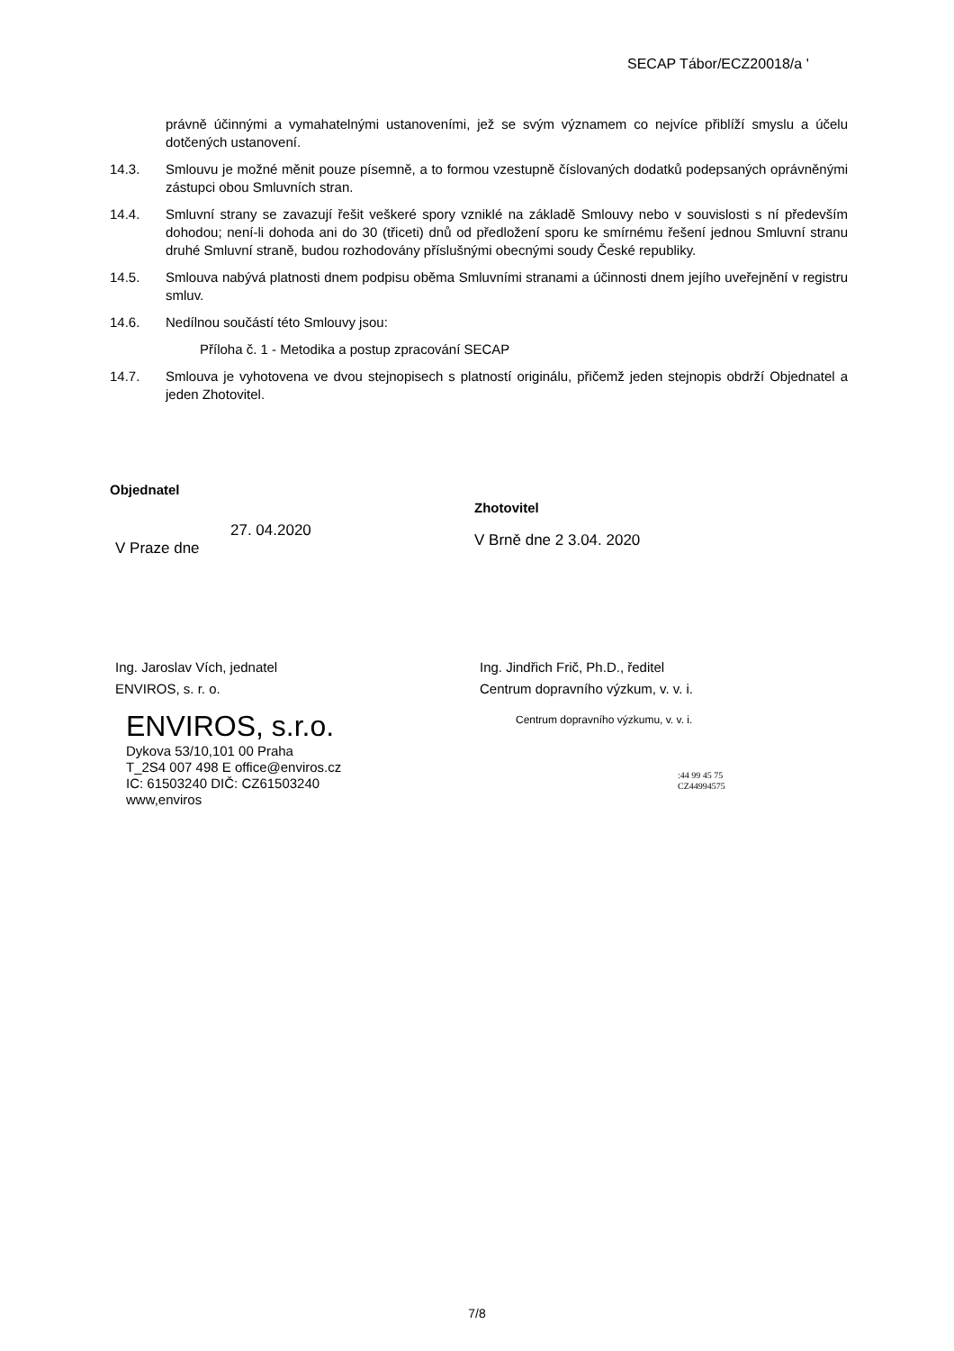SECAP Tábor/ECZ20018/a '
právně účinnými a vymahatelnými ustanoveními, jež se svým významem co nejvíce přiblíží smyslu a účelu dotčených ustanovení.
14.3. Smlouvu je možné měnit pouze písemně, a to formou vzestupně číslovaných dodatků podepsaných oprávněnými zástupci obou Smluvních stran.
14.4. Smluvní strany se zavazují řešit veškeré spory vzniklé na základě Smlouvy nebo v souvislosti s ní především dohodou; není-li dohoda ani do 30 (třiceti) dnů od předložení sporu ke smírnému řešení jednou Smluvní stranu druhé Smluvní straně, budou rozhodovány příslušnými obecnými soudy České republiky.
14.5. Smlouva nabývá platnosti dnem podpisu oběma Smluvními stranami a účinnosti dnem jejího uveřejnění v registru smluv.
14.6. Nedílnou součástí této Smlouvy jsou:
Příloha č. 1 - Metodika a postup zpracování SECAP
14.7. Smlouva je vyhotovena ve dvou stejnopisech s platností originálu, přičemž jeden stejnopis obdrží Objednatel a jeden Zhotovitel.
Objednatel
27. 04.2020
V Praze dne
Zhotovitel
V Brně dne 2 3.04. 2020
Ing. Jaroslav Vích, jednatel
ENVIROS, s. r. o.
ENVIROS, s.r.o.
Dykova 53/10,101 00 Praha
T_2S4 007 498 E office@enviros.cz
IC: 61503240 DIČ: CZ61503240
www,enviros
Ing. Jindřich Frič, Ph.D., ředitel
Centrum dopravního výzkum, v. v. i.
Centrum dopravního výzkumu, v. v. i.
:44 99 45 75
CZ44994575
7/8